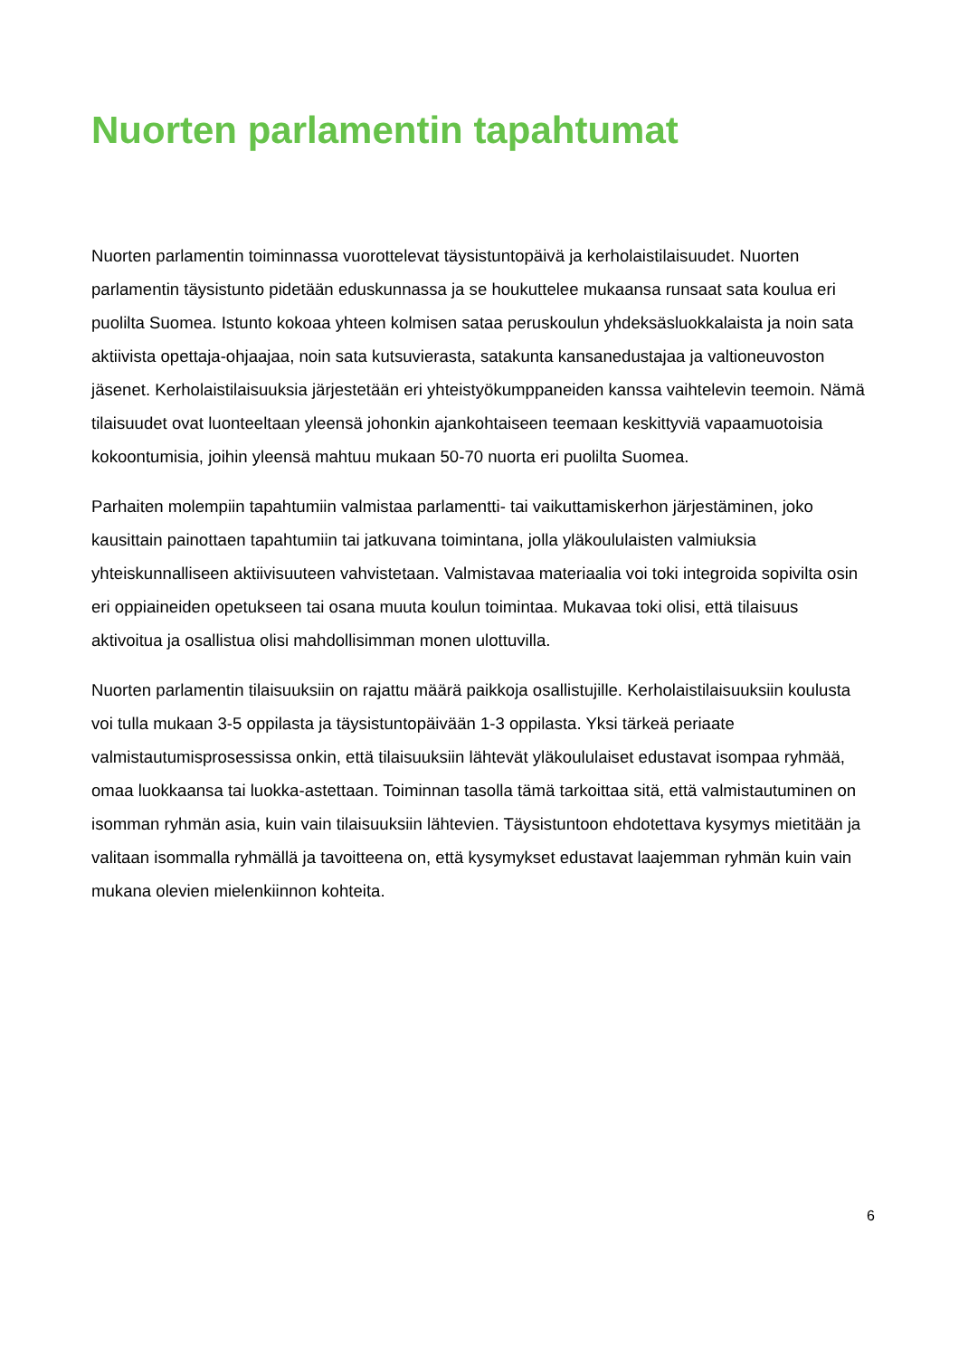Nuorten parlamentin tapahtumat
Nuorten parlamentin toiminnassa vuorottelevat täysistuntopäivä ja kerholaistilaisuudet. Nuorten parlamentin täysistunto pidetään eduskunnassa ja se houkuttelee mukaansa runsaat sata koulua eri puolilta Suomea. Istunto kokoaa yhteen kolmisen sataa peruskoulun yhdeksäsluokkalaista ja noin sata aktiivista opettaja-ohjaajaa, noin sata kutsuvierasta, satakunta kansanedustajaa ja valtioneuvoston jäsenet. Kerholaistilaisuuksia järjestetään eri yhteistyökumppaneiden kanssa vaihtelevin teemoin. Nämä tilaisuudet ovat luonteeltaan yleensä johonkin ajankohtaiseen teemaan keskittyviä vapaamuotoisia kokoontumisia, joihin yleensä mahtuu mukaan 50-70 nuorta eri puolilta Suomea.
Parhaiten molempiin tapahtumiin valmistaa parlamentti- tai vaikuttamiskerhon järjestäminen, joko kausittain painottaen tapahtumiin tai jatkuvana toimintana, jolla yläkoululaisten valmiuksia yhteiskunnalliseen aktiivisuuteen vahvistetaan. Valmistavaa materiaalia voi toki integroida sopivilta osin eri oppiaineiden opetukseen tai osana muuta koulun toimintaa. Mukavaa toki olisi, että tilaisuus aktivoitua ja osallistua olisi mahdollisimman monen ulottuvilla.
Nuorten parlamentin tilaisuuksiin on rajattu määrä paikkoja osallistujille. Kerholaistilaisuuksiin koulusta voi tulla mukaan 3-5 oppilasta ja täysistuntopäivään 1-3 oppilasta. Yksi tärkeä periaate valmistautumisprosessissa onkin, että tilaisuuksiin lähtevät yläkoululaiset edustavat isompaa ryhmää, omaa luokkaansa tai luokka-astettaan. Toiminnan tasolla tämä tarkoittaa sitä, että valmistautuminen on isomman ryhmän asia, kuin vain tilaisuuksiin lähtevien. Täysistuntoon ehdotettava kysymys mietitään ja valitaan isommalla ryhmällä ja tavoitteena on, että kysymykset edustavat laajemman ryhmän kuin vain mukana olevien mielenkiinnon kohteita.
6